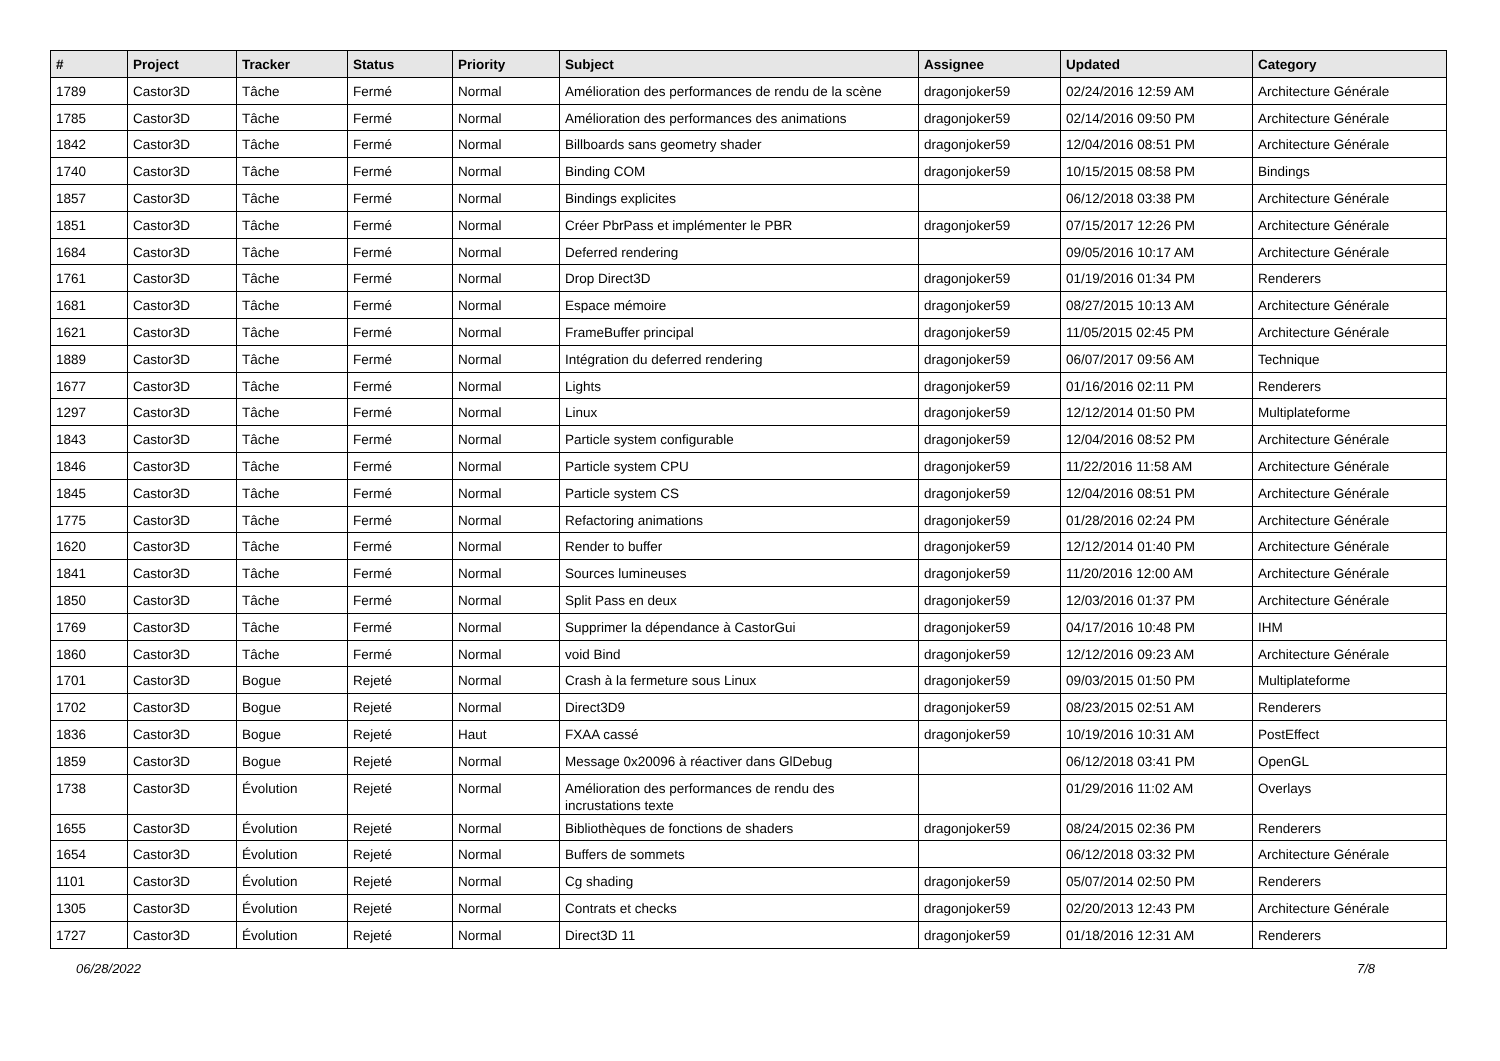| # | Project | Tracker | Status | Priority | Subject | Assignee | Updated | Category |
| --- | --- | --- | --- | --- | --- | --- | --- | --- |
| 1789 | Castor3D | Tâche | Fermé | Normal | Amélioration des performances de rendu de la scène | dragonjoker59 | 02/24/2016 12:59 AM | Architecture Générale |
| 1785 | Castor3D | Tâche | Fermé | Normal | Amélioration des performances des animations | dragonjoker59 | 02/14/2016 09:50 PM | Architecture Générale |
| 1842 | Castor3D | Tâche | Fermé | Normal | Billboards sans geometry shader | dragonjoker59 | 12/04/2016 08:51 PM | Architecture Générale |
| 1740 | Castor3D | Tâche | Fermé | Normal | Binding COM | dragonjoker59 | 10/15/2015 08:58 PM | Bindings |
| 1857 | Castor3D | Tâche | Fermé | Normal | Bindings explicites | | 06/12/2018 03:38 PM | Architecture Générale |
| 1851 | Castor3D | Tâche | Fermé | Normal | Créer PbrPass et implémenter le PBR | dragonjoker59 | 07/15/2017 12:26 PM | Architecture Générale |
| 1684 | Castor3D | Tâche | Fermé | Normal | Deferred rendering | | 09/05/2016 10:17 AM | Architecture Générale |
| 1761 | Castor3D | Tâche | Fermé | Normal | Drop Direct3D | dragonjoker59 | 01/19/2016 01:34 PM | Renderers |
| 1681 | Castor3D | Tâche | Fermé | Normal | Espace mémoire | dragonjoker59 | 08/27/2015 10:13 AM | Architecture Générale |
| 1621 | Castor3D | Tâche | Fermé | Normal | FrameBuffer principal | dragonjoker59 | 11/05/2015 02:45 PM | Architecture Générale |
| 1889 | Castor3D | Tâche | Fermé | Normal | Intégration du deferred rendering | dragonjoker59 | 06/07/2017 09:56 AM | Technique |
| 1677 | Castor3D | Tâche | Fermé | Normal | Lights | dragonjoker59 | 01/16/2016 02:11 PM | Renderers |
| 1297 | Castor3D | Tâche | Fermé | Normal | Linux | dragonjoker59 | 12/12/2014 01:50 PM | Multiplateforme |
| 1843 | Castor3D | Tâche | Fermé | Normal | Particle system configurable | dragonjoker59 | 12/04/2016 08:52 PM | Architecture Générale |
| 1846 | Castor3D | Tâche | Fermé | Normal | Particle system CPU | dragonjoker59 | 11/22/2016 11:58 AM | Architecture Générale |
| 1845 | Castor3D | Tâche | Fermé | Normal | Particle system CS | dragonjoker59 | 12/04/2016 08:51 PM | Architecture Générale |
| 1775 | Castor3D | Tâche | Fermé | Normal | Refactoring animations | dragonjoker59 | 01/28/2016 02:24 PM | Architecture Générale |
| 1620 | Castor3D | Tâche | Fermé | Normal | Render to buffer | dragonjoker59 | 12/12/2014 01:40 PM | Architecture Générale |
| 1841 | Castor3D | Tâche | Fermé | Normal | Sources lumineuses | dragonjoker59 | 11/20/2016 12:00 AM | Architecture Générale |
| 1850 | Castor3D | Tâche | Fermé | Normal | Split Pass en deux | dragonjoker59 | 12/03/2016 01:37 PM | Architecture Générale |
| 1769 | Castor3D | Tâche | Fermé | Normal | Supprimer la dépendance à CastorGui | dragonjoker59 | 04/17/2016 10:48 PM | IHM |
| 1860 | Castor3D | Tâche | Fermé | Normal | void Bind | dragonjoker59 | 12/12/2016 09:23 AM | Architecture Générale |
| 1701 | Castor3D | Bogue | Rejeté | Normal | Crash à la fermeture sous Linux | dragonjoker59 | 09/03/2015 01:50 PM | Multiplateforme |
| 1702 | Castor3D | Bogue | Rejeté | Normal | Direct3D9 | dragonjoker59 | 08/23/2015 02:51 AM | Renderers |
| 1836 | Castor3D | Bogue | Rejeté | Haut | FXAA cassé | dragonjoker59 | 10/19/2016 10:31 AM | PostEffect |
| 1859 | Castor3D | Bogue | Rejeté | Normal | Message 0x20096 à réactiver dans GlDebug | | 06/12/2018 03:41 PM | OpenGL |
| 1738 | Castor3D | Évolution | Rejeté | Normal | Amélioration des performances de rendu des incrustations texte | | 01/29/2016 11:02 AM | Overlays |
| 1655 | Castor3D | Évolution | Rejeté | Normal | Bibliothèques de fonctions de shaders | dragonjoker59 | 08/24/2015 02:36 PM | Renderers |
| 1654 | Castor3D | Évolution | Rejeté | Normal | Buffers de sommets | | 06/12/2018 03:32 PM | Architecture Générale |
| 1101 | Castor3D | Évolution | Rejeté | Normal | Cg shading | dragonjoker59 | 05/07/2014 02:50 PM | Renderers |
| 1305 | Castor3D | Évolution | Rejeté | Normal | Contrats et checks | dragonjoker59 | 02/20/2013 12:43 PM | Architecture Générale |
| 1727 | Castor3D | Évolution | Rejeté | Normal | Direct3D 11 | dragonjoker59 | 01/18/2016 12:31 AM | Renderers |
06/28/2022 7/8